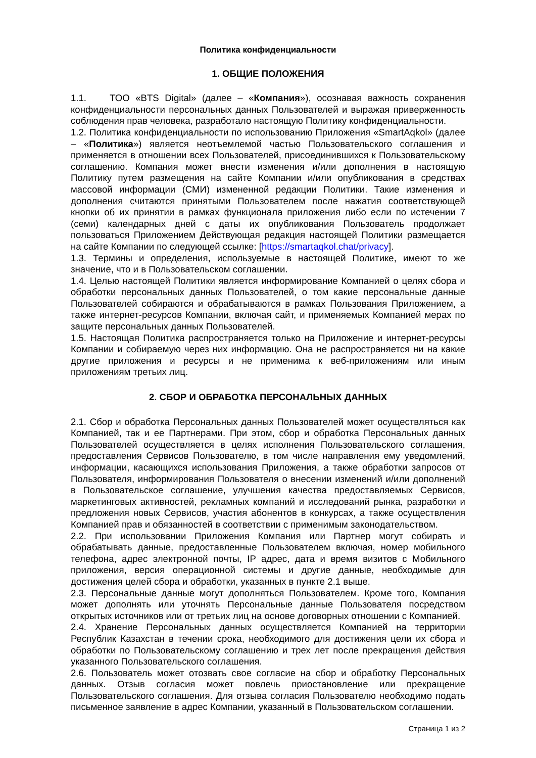Политика конфиденциальности
1. ОБЩИЕ ПОЛОЖЕНИЯ
1.1. ТОО «BTS Digital» (далее – «Компания»), осознавая важность сохранения конфиденциальности персональных данных Пользователей и выражая приверженность соблюдения прав человека, разработало настоящую Политику конфиденциальности.
1.2. Политика конфиденциальности по использованию Приложения «SmartAqkol» (далее – «Политика») является неотъемлемой частью Пользовательского соглашения и применяется в отношении всех Пользователей, присоединившихся к Пользовательскому соглашению. Компания может внести изменения и/или дополнения в настоящую Политику путем размещения на сайте Компании и/или опубликования в средствах массовой информации (СМИ) измененной редакции Политики. Такие изменения и дополнения считаются принятыми Пользователем после нажатия соответствующей кнопки об их принятии в рамках функционала приложения либо если по истечении 7 (семи) календарных дней с даты их опубликования Пользователь продолжает пользоваться Приложением Действующая редакция настоящей Политики размещается на сайте Компании по следующей ссылке: [https://smartaqkol.chat/privacy].
1.3. Термины и определения, используемые в настоящей Политике, имеют то же значение, что и в Пользовательском соглашении.
1.4. Целью настоящей Политики является информирование Компанией о целях сбора и обработки персональных данных Пользователей, о том какие персональные данные Пользователей собираются и обрабатываются в рамках Пользования Приложением, а также интернет-ресурсов Компании, включая сайт, и применяемых Компанией мерах по защите персональных данных Пользователей.
1.5. Настоящая Политика распространяется только на Приложение и интернет-ресурсы Компании и собираемую через них информацию. Она не распространяется ни на какие другие приложения и ресурсы и не применима к веб-приложениям или иным приложениям третьих лиц.
2. СБОР И ОБРАБОТКА ПЕРСОНАЛЬНЫХ ДАННЫХ
2.1. Сбор и обработка Персональных данных Пользователей может осуществляться как Компанией, так и ее Партнерами. При этом, сбор и обработка Персональных данных Пользователей осуществляется в целях исполнения Пользовательского соглашения, предоставления Сервисов Пользователю, в том числе направления ему уведомлений, информации, касающихся использования Приложения, а также обработки запросов от Пользователя, информирования Пользователя о внесении изменений и/или дополнений в Пользовательское соглашение, улучшения качества предоставляемых Сервисов, маркетинговых активностей, рекламных компаний и исследований рынка, разработки и предложения новых Сервисов, участия абонентов в конкурсах, а также осуществления Компанией прав и обязанностей в соответствии с применимым законодательством.
2.2. При использовании Приложения Компания или Партнер могут собирать и обрабатывать данные, предоставленные Пользователем включая, номер мобильного телефона, адрес электронной почты, IP адрес, дата и время визитов с Мобильного приложения, версия операционной системы и другие данные, необходимые для достижения целей сбора и обработки, указанных в пункте 2.1 выше.
2.3. Персональные данные могут дополняться Пользователем. Кроме того, Компания может дополнять или уточнять Персональные данные Пользователя посредством открытых источников или от третьих лиц на основе договорных отношении с Компанией.
2.4. Хранение Персональных данных осуществляется Компанией на территории Республик Казахстан в течении срока, необходимого для достижения цели их сбора и обработки по Пользовательскому соглашению и трех лет после прекращения действия указанного Пользовательского соглашения.
2.6. Пользователь может отозвать свое согласие на сбор и обработку Персональных данных. Отзыв согласия может повлечь приостановление или прекращение Пользовательского соглашения. Для отзыва согласия Пользователю необходимо подать письменное заявление в адрес Компании, указанный в Пользовательском соглашении.
Страница 1 из 2